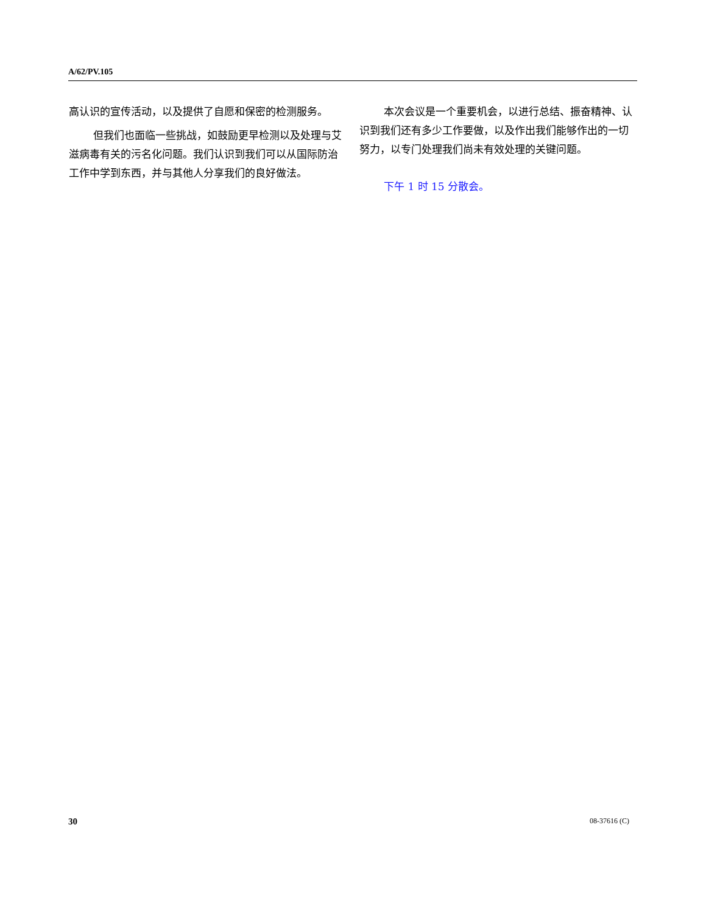A/62/PV.105
高认识的宣传活动，以及提供了自愿和保密的检测服务。
但我们也面临一些挑战，如鼓励更早检测以及处理与艾滋病毒有关的污名化问题。我们认识到我们可以从国际防治工作中学到东西，并与其他人分享我们的良好做法。
本次会议是一个重要机会，以进行总结、振奋精神、认识到我们还有多少工作要做，以及作出我们能够作出的一切努力，以专门处理我们尚未有效处理的关键问题。
下午 1 时 15 分散会。
30 08-37616 (C)